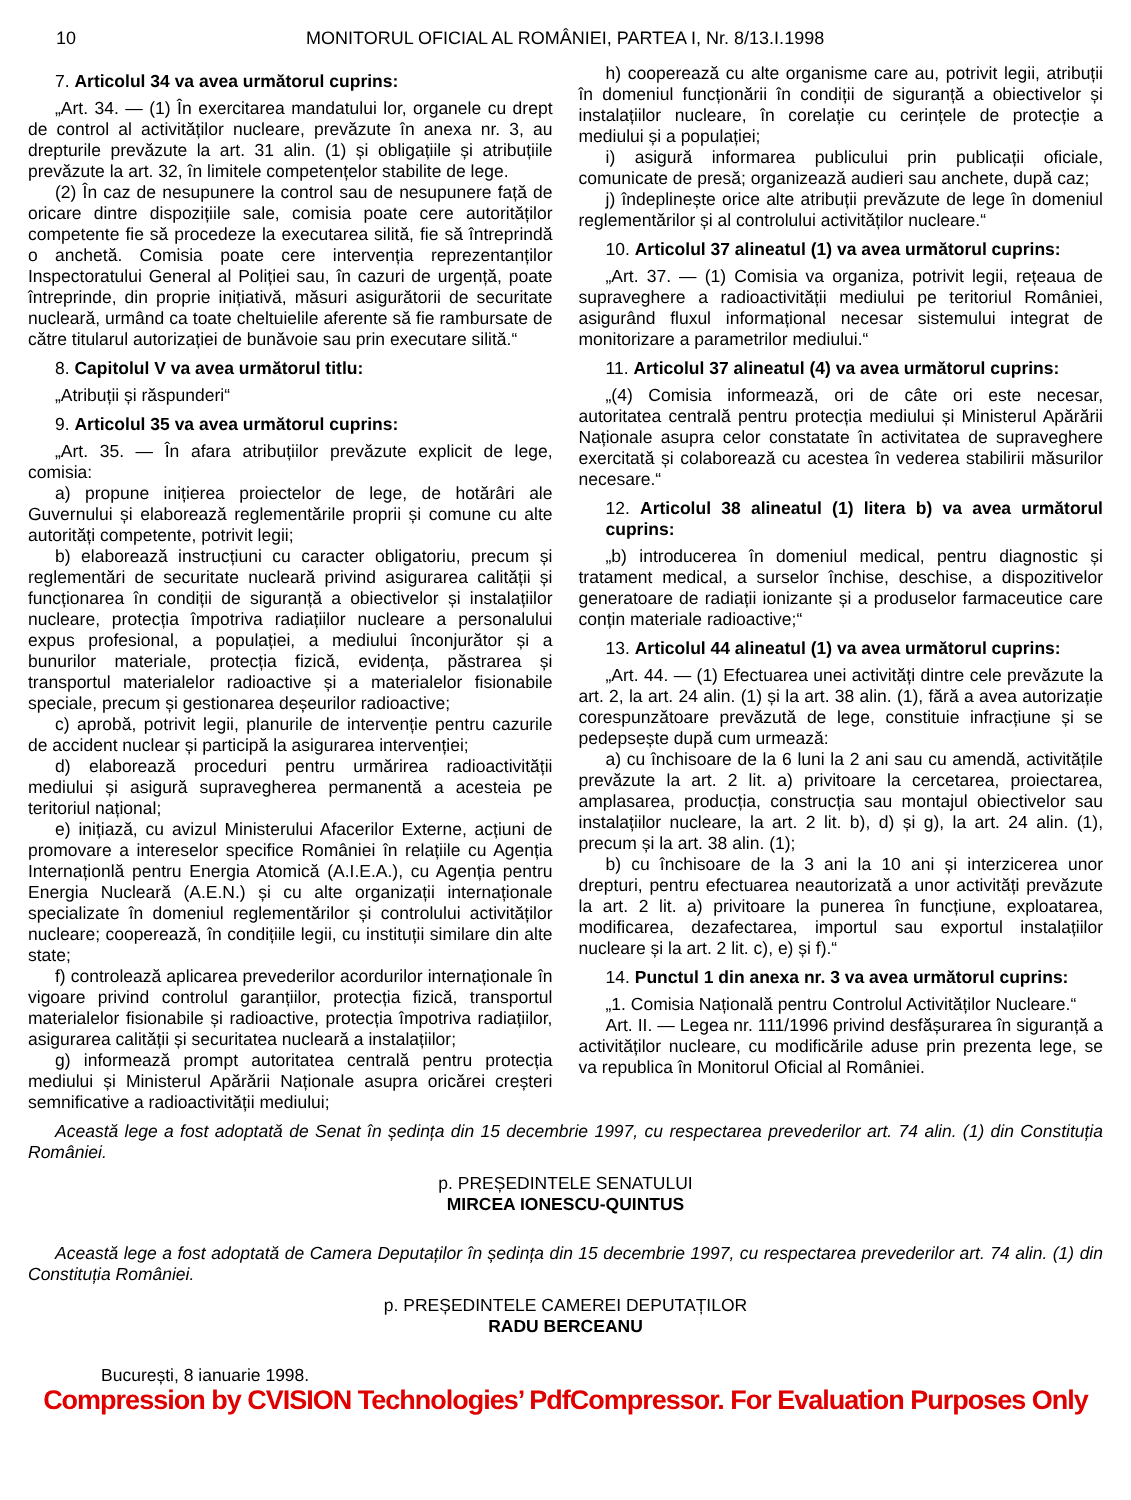10 MONITORUL OFICIAL AL ROMÂNIEI, PARTEA I, Nr. 8/13.I.1998
7. Articolul 34 va avea următorul cuprins:
„Art. 34. — (1) În exercitarea mandatului lor, organele cu drept de control al activităților nucleare, prevăzute în anexa nr. 3, au drepturile prevăzute la art. 31 alin. (1) și obligațiile și atribuțiile prevăzute la art. 32, în limitele competențelor stabilite de lege.
(2) În caz de nesupunere la control sau de nesupunere față de oricare dintre dispozițiile sale, comisia poate cere autorităților competente fie să procedeze la executarea silită, fie să întreprindă o anchetă. Comisia poate cere intervenția reprezentanților Inspectoratului General al Poliției sau, în cazuri de urgență, poate întreprinde, din proprie inițiativă, măsuri asigurătorii de securitate nucleară, urmând ca toate cheltuielile aferente să fie rambursate de către titularul autorizației de bunăvoie sau prin executare silită.“
8. Capitolul V va avea următorul titlu:
„Atribuții și răspunderi“
9. Articolul 35 va avea următorul cuprins:
„Art. 35. — În afara atribuțiilor prevăzute explicit de lege, comisia:
a) propune inițierea proiectelor de lege, de hotărâri ale Guvernului și elaborează reglementările proprii și comune cu alte autorități competente, potrivit legii;
b) elaborează instrucțiuni cu caracter obligatoriu, precum și reglementări de securitate nucleară privind asigurarea calității și funcționarea în condiții de siguranță a obiectivelor și instalațiilor nucleare, protecția împotriva radiațiilor nucleare a personalului expus profesional, a populației, a mediului înconjurător și a bunurilor materiale, protecția fizică, evidența, păstrarea și transportul materialelor radioactive și a materialelor fisionabile speciale, precum și gestionarea deșeurilor radioactive;
c) aprobă, potrivit legii, planurile de intervenție pentru cazurile de accident nuclear și participă la asigurarea intervenției;
d) elaborează proceduri pentru urmărirea radioactivității mediului și asigură supravegherea permanentă a acesteia pe teritoriul național;
e) inițiază, cu avizul Ministerului Afacerilor Externe, acțiuni de promovare a intereselor specifice României în relațiile cu Agenția Internaționlă pentru Energia Atomică (A.I.E.A.), cu Agenția pentru Energia Nucleară (A.E.N.) și cu alte organizații internaționale specializate în domeniul reglementărilor și controlului activităților nucleare; cooperează, în condițiile legii, cu instituții similare din alte state;
f) controlează aplicarea prevederilor acordurilor internaționale în vigoare privind controlul garanțiilor, protecția fizică, transportul materialelor fisionabile și radioactive, protecția împotriva radiațiilor, asigurarea calității și securitatea nucleară a instalațiilor;
g) informează prompt autoritatea centrală pentru protecția mediului și Ministerul Apărării Naționale asupra oricărei creșteri semnificative a radioactivității mediului;
h) cooperează cu alte organisme care au, potrivit legii, atribuții în domeniul funcționării în condiții de siguranță a obiectivelor și instalațiilor nucleare, în corelație cu cerințele de protecție a mediului și a populației;
i) asigură informarea publicului prin publicații oficiale, comunicate de presă; organizează audieri sau anchete, după caz;
j) îndeplinește orice alte atribuții prevăzute de lege în domeniul reglementărilor și al controlului activităților nucleare.“
10. Articolul 37 alineatul (1) va avea următorul cuprins:
„Art. 37. — (1) Comisia va organiza, potrivit legii, rețeaua de supraveghere a radioactivității mediului pe teritoriul României, asigurând fluxul informațional necesar sistemului integrat de monitorizare a parametrilor mediului.“
11. Articolul 37 alineatul (4) va avea următorul cuprins:
„(4) Comisia informează, ori de câte ori este necesar, autoritatea centrală pentru protecția mediului și Ministerul Apărării Naționale asupra celor constatate în activitatea de supraveghere exercitată și colaborează cu acestea în vederea stabilirii măsurilor necesare.“
12. Articolul 38 alineatul (1) litera b) va avea următorul cuprins:
„b) introducerea în domeniul medical, pentru diagnostic și tratament medical, a surselor închise, deschise, a dispozitivelor generatoare de radiații ionizante și a produselor farmaceutice care conțin materiale radioactive;“
13. Articolul 44 alineatul (1) va avea următorul cuprins:
„Art. 44. — (1) Efectuarea unei activități dintre cele prevăzute la art. 2, la art. 24 alin. (1) și la art. 38 alin. (1), fără a avea autorizație corespunzătoare prevăzută de lege, constituie infracțiune și se pedepsește după cum urmează:
a) cu închisoare de la 6 luni la 2 ani sau cu amendă, activitățile prevăzute la art. 2 lit. a) privitoare la cercetarea, proiectarea, amplasarea, producția, construcția sau montajul obiectivelor sau instalațiilor nucleare, la art. 2 lit. b), d) și g), la art. 24 alin. (1), precum și la art. 38 alin. (1);
b) cu închisoare de la 3 ani la 10 ani și interzicerea unor drepturi, pentru efectuarea neautorizată a unor activități prevăzute la art. 2 lit. a) privitoare la punerea în funcțiune, exploatarea, modificarea, dezafectarea, importul sau exportul instalațiilor nucleare și la art. 2 lit. c), e) și f).“
14. Punctul 1 din anexa nr. 3 va avea următorul cuprins:
„1. Comisia Națională pentru Controlul Activităților Nucleare.“
Art. II. — Legea nr. 111/1996 privind desfășurarea în siguranță a activităților nucleare, cu modificările aduse prin prezenta lege, se va republica în Monitorul Oficial al României.
Această lege a fost adoptată de Senat în ședința din 15 decembrie 1997, cu respectarea prevederilor art. 74 alin. (1) din Constituția României.
p. PREȘEDINTELE SENATULUI
MIRCEA IONESCU-QUINTUS
Această lege a fost adoptată de Camera Deputaților în ședința din 15 decembrie 1997, cu respectarea prevederilor art. 74 alin. (1) din Constituția României.
p. PREȘEDINTELE CAMEREI DEPUTAȚILOR
RADU BERCEANU
București, 8 ianuarie 1998.
Compression by CVISION Technologies’ PdfCompressor. For Evaluation Purposes Only